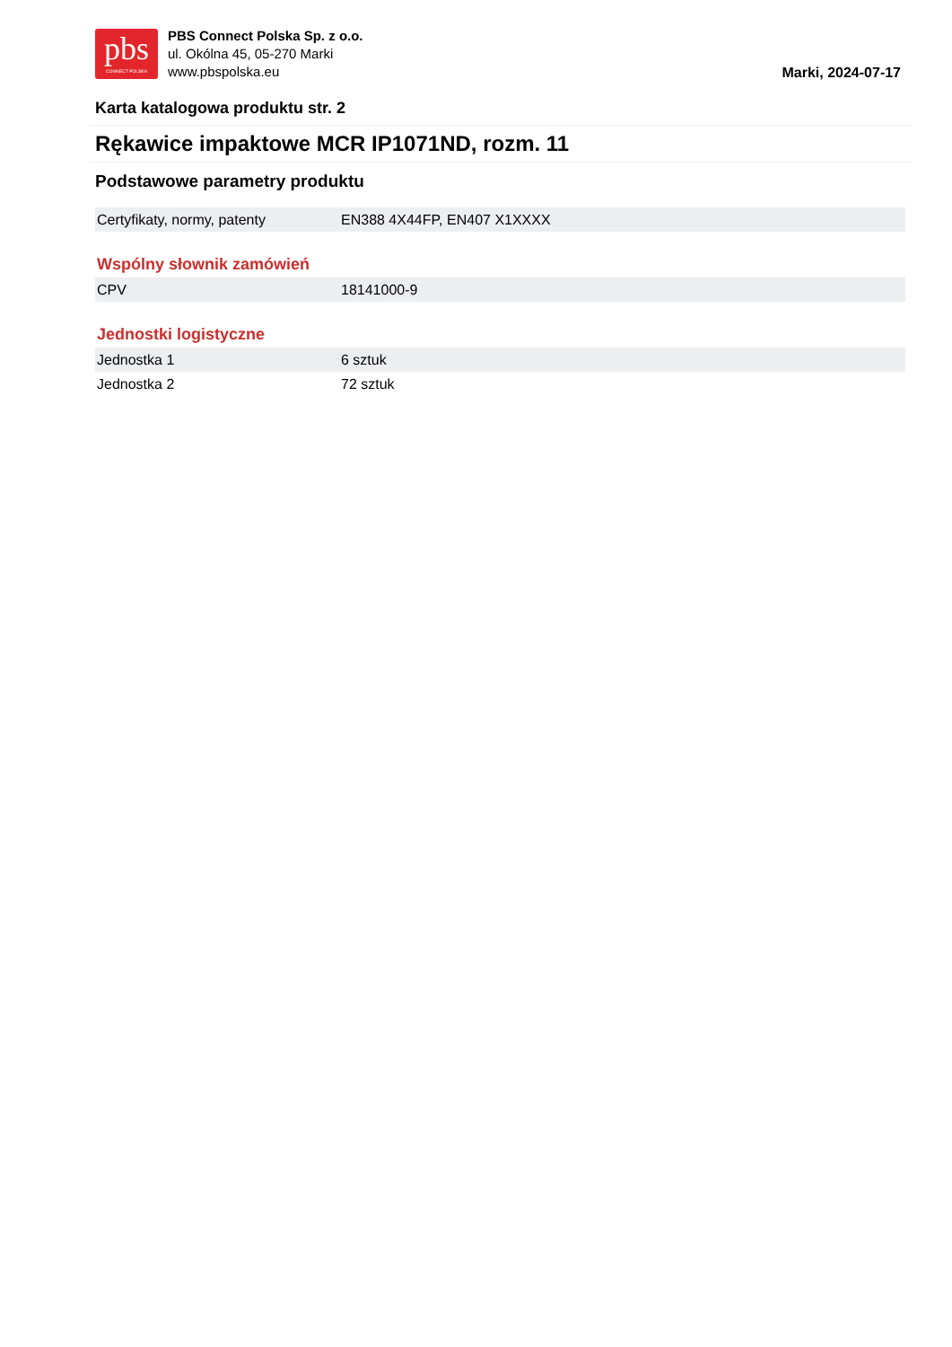pbs
CONNECT POLSKA
PBS Connect Polska Sp. z o.o.
ul. Okólna 45, 05-270 Marki
www.pbspolska.eu
Marki, 2024-07-17
Karta katalogowa produktu str. 2
Rękawice impaktowe MCR IP1071ND, rozm. 11
Podstawowe parametry produktu
| Certyfikaty, normy, patenty | EN388 4X44FP, EN407 X1XXXX |
Wspólny słownik zamówień
| CPV | 18141000-9 |
Jednostki logistyczne
| Jednostka 1 | 6 sztuk |
| Jednostka 2 | 72 sztuk |